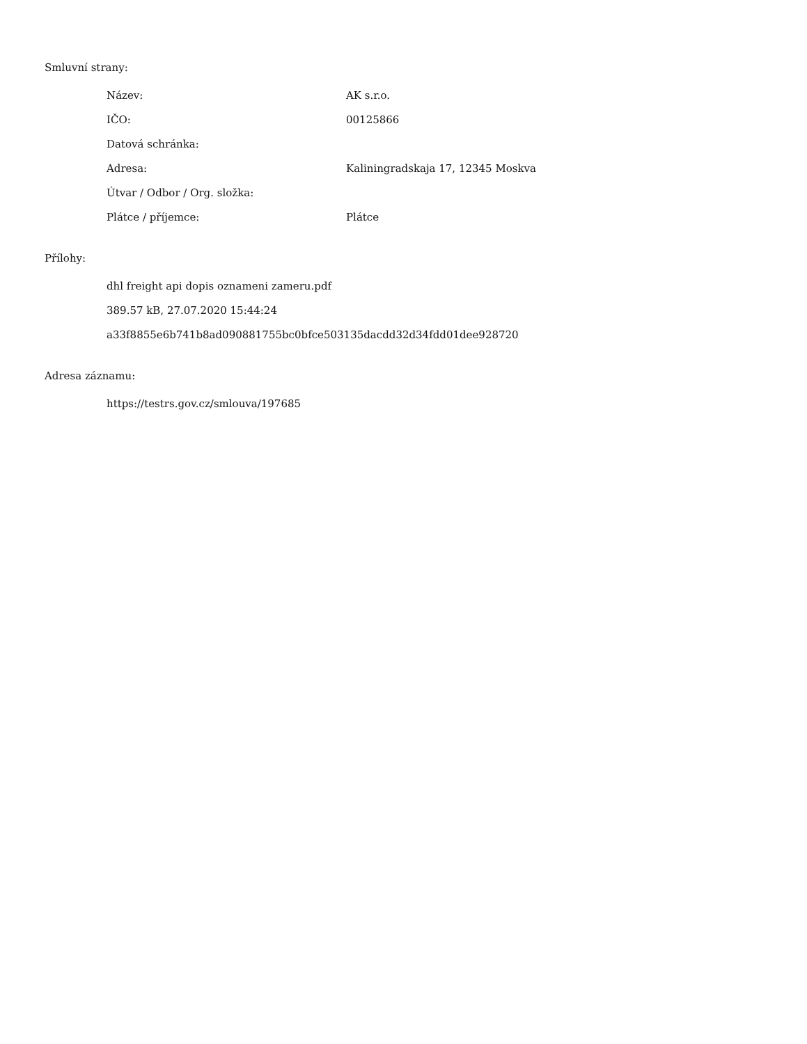Smluvní strany:
| Název: | AK s.r.o. |
| IČO: | 00125866 |
| Datová schránka: | |
| Adresa: | Kaliningradskaja 17, 12345 Moskva |
| Útvar / Odbor / Org. složka: | |
| Plátce / příjemce: | Plátce |
Přílohy:
dhl freight api dopis oznameni zameru.pdf
389.57 kB, 27.07.2020 15:44:24
a33f8855e6b741b8ad090881755bc0bfce503135dacdd32d34fdd01dee928720
Adresa záznamu:
https://testrs.gov.cz/smlouva/197685